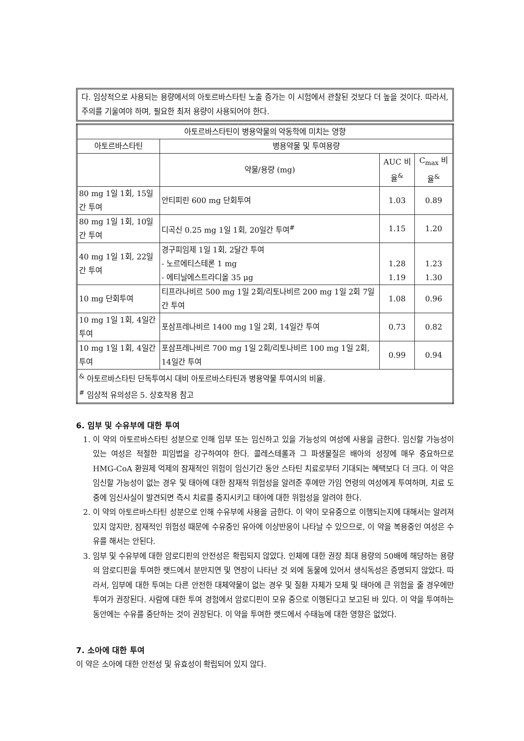다. 임상적으로 사용되는 용량에서의 아토르바스타틴 노출 증가는 이 시험에서 관찰된 것보다 더 높을 것이다. 따라서, 주의를 기울여야 하며, 필요한 최저 용량이 사용되어야 한다.
| 아토르바스타틴이 병용약물의 약동학에 미치는 영향 | | | |
| --- | --- | --- | --- |
| 아토르바스타틴 | 병용약물 및 투여용량 | | |
| | 약물/용량 (mg) | AUC 비율<sup>&</sup> | C<sub>max</sub> 비율<sup>&</sup> |
| 80 mg 1일 1회, 15일간 투여 | 안티피린 600 mg 단회투여 | 1.03 | 0.89 |
| 80 mg 1일 1회, 10일간 투여 | 디곡신 0.25 mg 1일 1회, 20일간 투여<sup>#</sup> | 1.15 | 1.20 |
| 40 mg 1일 1회, 22일간 투여 | 경구피임제 1일 1회, 2달간 투여 - 노르에티스테론 1 mg - 에티닐에스트라디올 35 μg | 1.28 1.19 | 1.23 1.30 |
| 10 mg 단회투여 | 티프라나비르 500 mg 1일 2회/리토나비르 200 mg 1일 2회 7일간 투여 | 1.08 | 0.96 |
| 10 mg 1일 1회, 4일간 투여 | 포삼프레나비르 1400 mg 1일 2회, 14일간 투여 | 0.73 | 0.82 |
| 10 mg 1일 1회, 4일간 투여 | 포삼프레나비르 700 mg 1일 2회/리토나비르 100 mg 1일 2회, 14일간 투여 | 0.99 | 0.94 |
| <sup>&</sup> 아토르바스타틴 단독투여시 대비 아토르바스타틴과 병용약물 투여시의 비율. <sup>#</sup> 임상적 유의성은 5. 상호작용 참고 | | | |
6. 임부 및 수유부에 대한 투여
1. 이 약의 아토르바스타틴 성분으로 인해 임부 또는 임신하고 있을 가능성의 여성에 사용을 금한다. 임신할 가능성이 있는 여성은 적절한 피임법을 강구하여야 한다. 콜레스테롤과 그 파생물질은 배아의 성장에 매우 중요하므로 HMG-CoA 환원제 억제의 잠재적인 위험이 임신기간 동안 스타틴 치료로부터 기대되는 혜택보다 더 크다. 이 약은 임신할 가능성이 없는 경우 및 태아에 대한 잠재적 위험성을 알려준 후에만 가임 연령의 여성에게 투여하며, 치료 도중에 임신사실이 발견되면 즉시 치료를 중지시키고 태아에 대한 위험성을 알려야 한다.
2. 이 약의 아토르바스타틴 성분으로 인해 수유부에 사용을 금한다. 이 약이 모유중으로 이행되는지에 대해서는 알려져 있지 않지만, 잠재적인 위험성 때문에 수유중인 유아에 이상반응이 나타날 수 있으므로, 이 약을 복용중인 여성은 수유를 해서는 안된다.
3. 임부 및 수유부에 대한 암로디핀의 안전성은 확립되지 않았다. 인체에 대한 권장 최대 용량의 50배에 해당하는 용량의 암로디핀을 투여한 랫드에서 분만지연 및 연장이 나타난 것 외에 동물에 있어서 생식독성은 증명되지 않았다. 따라서, 임부에 대한 투여는 다른 안전한 대체약물이 없는 경우 및 질환 자체가 모체 및 태아에 큰 위험을 줄 경우에만 투여가 권장된다. 사람에 대한 투여 경험에서 암로디핀이 모유 중으로 이행된다고 보고된 바 있다. 이 약을 투여하는 동안에는 수유를 중단하는 것이 권장된다. 이 약을 투여한 랫드에서 수태능에 대한 영향은 없었다.
7. 소아에 대한 투여
이 약은 소아에 대한 안전성 및 유효성이 확립되어 있지 않다.